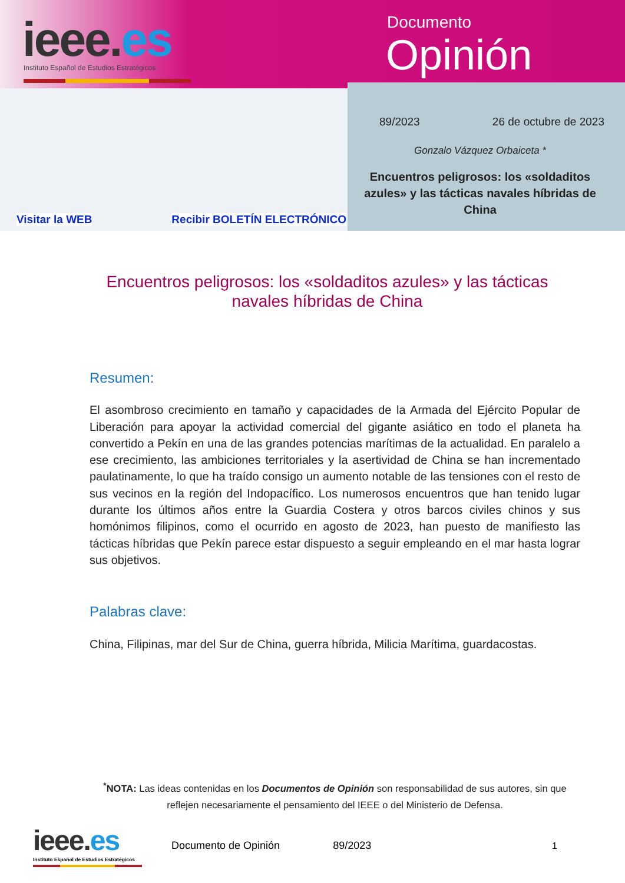ieee.es
Instituto Español de Estudios Estratégicos
Documento
Opinión
89/2023 26 de octubre de 2023
Gonzalo Vázquez Orbaiceta *
Encuentros peligrosos: los «soldaditos azules» y las tácticas navales híbridas de China
Visitar la WEB Recibir BOLETÍN ELECTRÓNICO
Encuentros peligrosos: los «soldaditos azules» y las tácticas navales híbridas de China
Resumen:
El asombroso crecimiento en tamaño y capacidades de la Armada del Ejército Popular de Liberación para apoyar la actividad comercial del gigante asiático en todo el planeta ha convertido a Pekín en una de las grandes potencias marítimas de la actualidad. En paralelo a ese crecimiento, las ambiciones territoriales y la asertividad de China se han incrementado paulatinamente, lo que ha traído consigo un aumento notable de las tensiones con el resto de sus vecinos en la región del Indopacífico. Los numerosos encuentros que han tenido lugar durante los últimos años entre la Guardia Costera y otros barcos civiles chinos y sus homónimos filipinos, como el ocurrido en agosto de 2023, han puesto de manifiesto las tácticas híbridas que Pekín parece estar dispuesto a seguir empleando en el mar hasta lograr sus objetivos.
Palabras clave:
China, Filipinas, mar del Sur de China, guerra híbrida, Milicia Marítima, guardacostas.
<sup>*</sup> NOTA: Las ideas contenidas en los Documentos de Opinión son responsabilidad de sus autores, sin que reflejen necesariamente el pensamiento del IEEE o del Ministerio de Defensa.
ieee.es
Instituto Español de Estudios Estratégicos
Documento de Opinión 89/2023 1